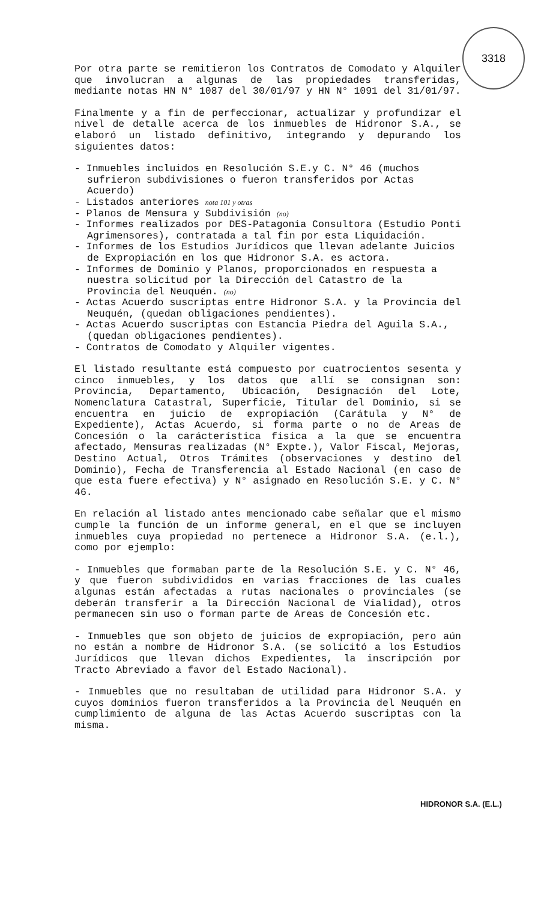3318
Por otra parte se remitieron los Contratos de Comodato y Alquiler que involucran a algunas de las propiedades transferidas, mediante notas HN N° 1087 del 30/01/97 y HN N° 1091 del 31/01/97.
Finalmente y a fin de perfeccionar, actualizar y profundizar el nivel de detalle acerca de los inmuebles de Hidronor S.A., se elaboró un listado definitivo, integrando y depurando los siguientes datos:
- Inmuebles incluidos en Resolución S.E.y C. N° 46 (muchos sufrieron subdivisiones o fueron transferidos por Actas Acuerdo)
- Listados anteriores nota 101 y otras
- Planos de Mensura y Subdivisión (no)
- Informes realizados por DES-Patagonia Consultora (Estudio Ponti Agrimensores), contratada a tal fin por esta Liquidación.
- Informes de los Estudios Jurídicos que llevan adelante Juicios de Expropiación en los que Hidronor S.A. es actora.
- Informes de Dominio y Planos, proporcionados en respuesta a nuestra solicitud por la Dirección del Catastro de la Provincia del Neuquén. (no)
- Actas Acuerdo suscriptas entre Hidronor S.A. y la Provincia del Neuquén, (quedan obligaciones pendientes).
- Actas Acuerdo suscriptas con Estancia Piedra del Aguila S.A., (quedan obligaciones pendientes).
- Contratos de Comodato y Alquiler vigentes.
El listado resultante está compuesto por cuatrocientos sesenta y cinco inmuebles, y los datos que allí se consignan son: Provincia, Departamento, Ubicación, Designación del Lote, Nomenclatura Catastral, Superficie, Titular del Dominio, si se encuentra en juicio de expropiación (Carátula y N° de Expediente), Actas Acuerdo, si forma parte o no de Areas de Concesión o la carácterística fisica a la que se encuentra afectado, Mensuras realizadas (N° Expte.), Valor Fiscal, Mejoras, Destino Actual, Otros Trámites (observaciones y destino del Dominio), Fecha de Transferencia al Estado Nacional (en caso de que esta fuere efectiva) y N° asignado en Resolución S.E. y C. N° 46.
En relación al listado antes mencionado cabe señalar que el mismo cumple la función de un informe general, en el que se incluyen inmuebles cuya propiedad no pertenece a Hidronor S.A. (e.l.), como por ejemplo:
- Inmuebles que formaban parte de la Resolución S.E. y C. N° 46, y que fueron subdivididos en varias fracciones de las cuales algunas están afectadas a rutas nacionales o provinciales (se deberán transferir a la Dirección Nacional de Vialidad), otros permanecen sin uso o forman parte de Areas de Concesión etc.
- Inmuebles que son objeto de juicios de expropiación, pero aún no están a nombre de Hidronor S.A. (se solicitó a los Estudios Jurídicos que llevan dichos Expedientes, la inscripción por Tracto Abreviado a favor del Estado Nacional).
- Inmuebles que no resultaban de utilidad para Hidronor S.A. y cuyos dominios fueron transferidos a la Provincia del Neuquén en cumplimiento de alguna de las Actas Acuerdo suscriptas con la misma.
HIDRONOR S.A. (E.L.)